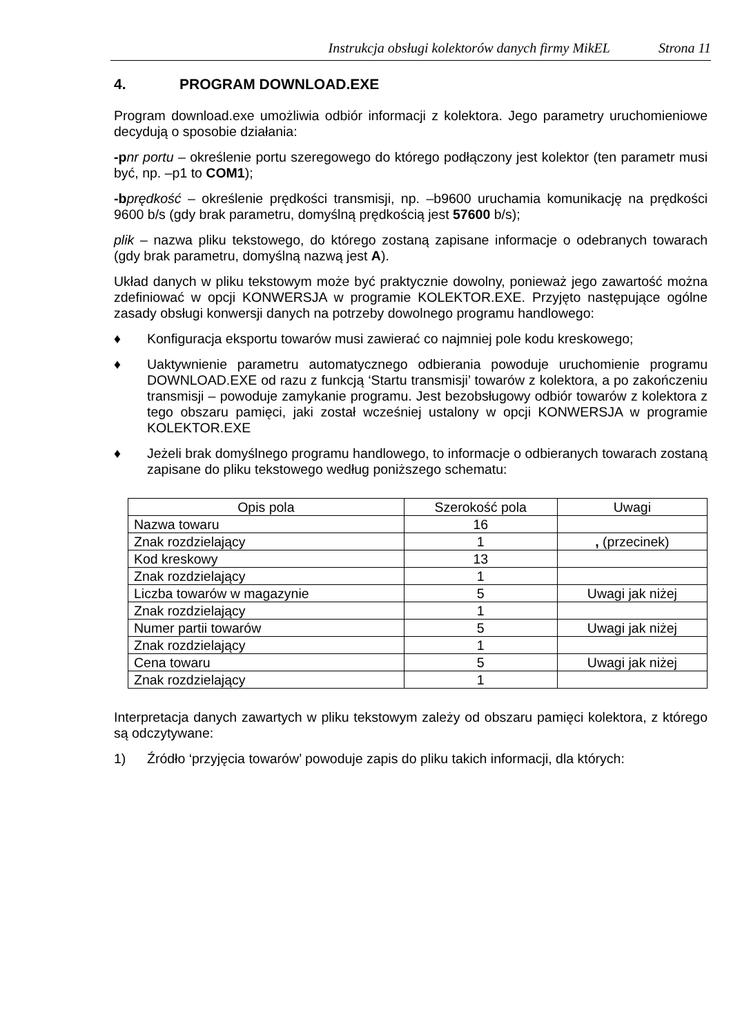Instrukcja obsługi kolektorów danych firmy MikEL Strona 11
4. PROGRAM DOWNLOAD.EXE
Program download.exe umożliwia odbiór informacji z kolektora. Jego parametry uruchomieniowe decydują o sposobie działania:
-p nr portu – określenie portu szeregowego do którego podłączony jest kolektor (ten parametr musi być, np. –p1 to COM1);
-b prędkość – określenie prędkości transmisji, np. –b9600 uruchamia komunikację na prędkości 9600 b/s (gdy brak parametru, domyślną prędkością jest 57600 b/s);
plik – nazwa pliku tekstowego, do którego zostaną zapisane informacje o odebranych towarach (gdy brak parametru, domyślną nazwą jest A).
Układ danych w pliku tekstowym może być praktycznie dowolny, ponieważ jego zawartość można zdefiniować w opcji KONWERSJA w programie KOLEKTOR.EXE. Przyjęto następujące ogólne zasady obsługi konwersji danych na potrzeby dowolnego programu handlowego:
♦ Konfiguracja eksportu towarów musi zawierać co najmniej pole kodu kreskowego;
♦ Uaktywnienie parametru automatycznego odbierania powoduje uruchomienie programu DOWNLOAD.EXE od razu z funkcją ‘Startu transmisji’ towarów z kolektora, a po zakończeniu transmisji – powoduje zamykanie programu. Jest bezobsługowy odbiór towarów z kolektora z tego obszaru pamięci, jaki został wcześniej ustalony w opcji KONWERSJA w programie KOLEKTOR.EXE
♦ Jeżeli brak domyślnego programu handlowego, to informacje o odbieranych towarach zostaną zapisane do pliku tekstowego według poniższego schematu:
| Opis pola | Szerokość pola | Uwagi |
| --- | --- | --- |
| Nazwa towaru | 16 | |
| Znak rozdzielający | 1 | , (przecinek) |
| Kod kreskowy | 13 | |
| Znak rozdzielający | 1 | |
| Liczba towarów w magazynie | 5 | Uwagi jak niżej |
| Znak rozdzielający | 1 | |
| Numer partii towarów | 5 | Uwagi jak niżej |
| Znak rozdzielający | 1 | |
| Cena towaru | 5 | Uwagi jak niżej |
| Znak rozdzielający | 1 | |
Interpretacja danych zawartych w pliku tekstowym zależy od obszaru pamięci kolektora, z którego są odczytywane:
1) Źródło ‘przyjęcia towarów’ powoduje zapis do pliku takich informacji, dla których: